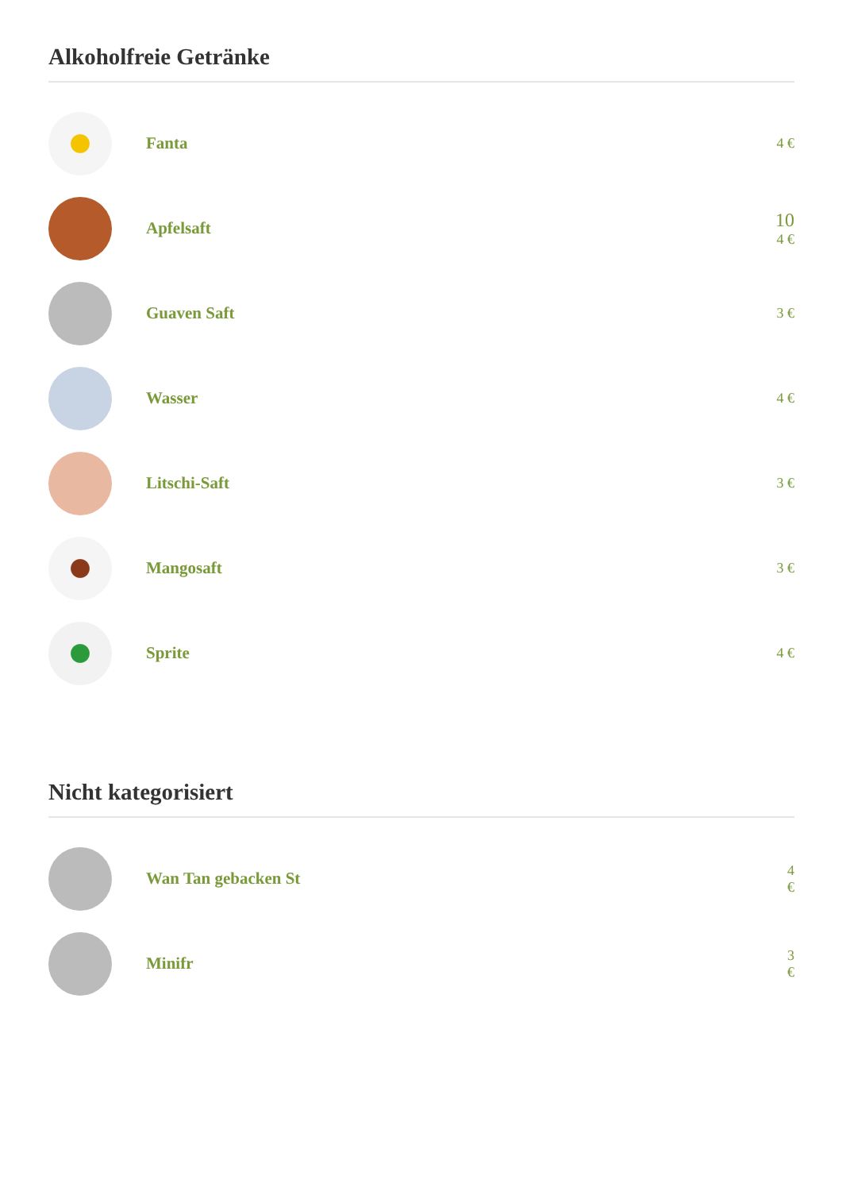Alkoholfreie Getränke
Fanta
4 €
Apfelsaft
10
4 €
Guaven Saft
3 €
Wasser
4 €
Litschi-Saft
3 €
Mangosaft
3 €
Sprite
4 €
Nicht kategorisiert
Wan Tan gebacken St
4
€
Minifr
3
€